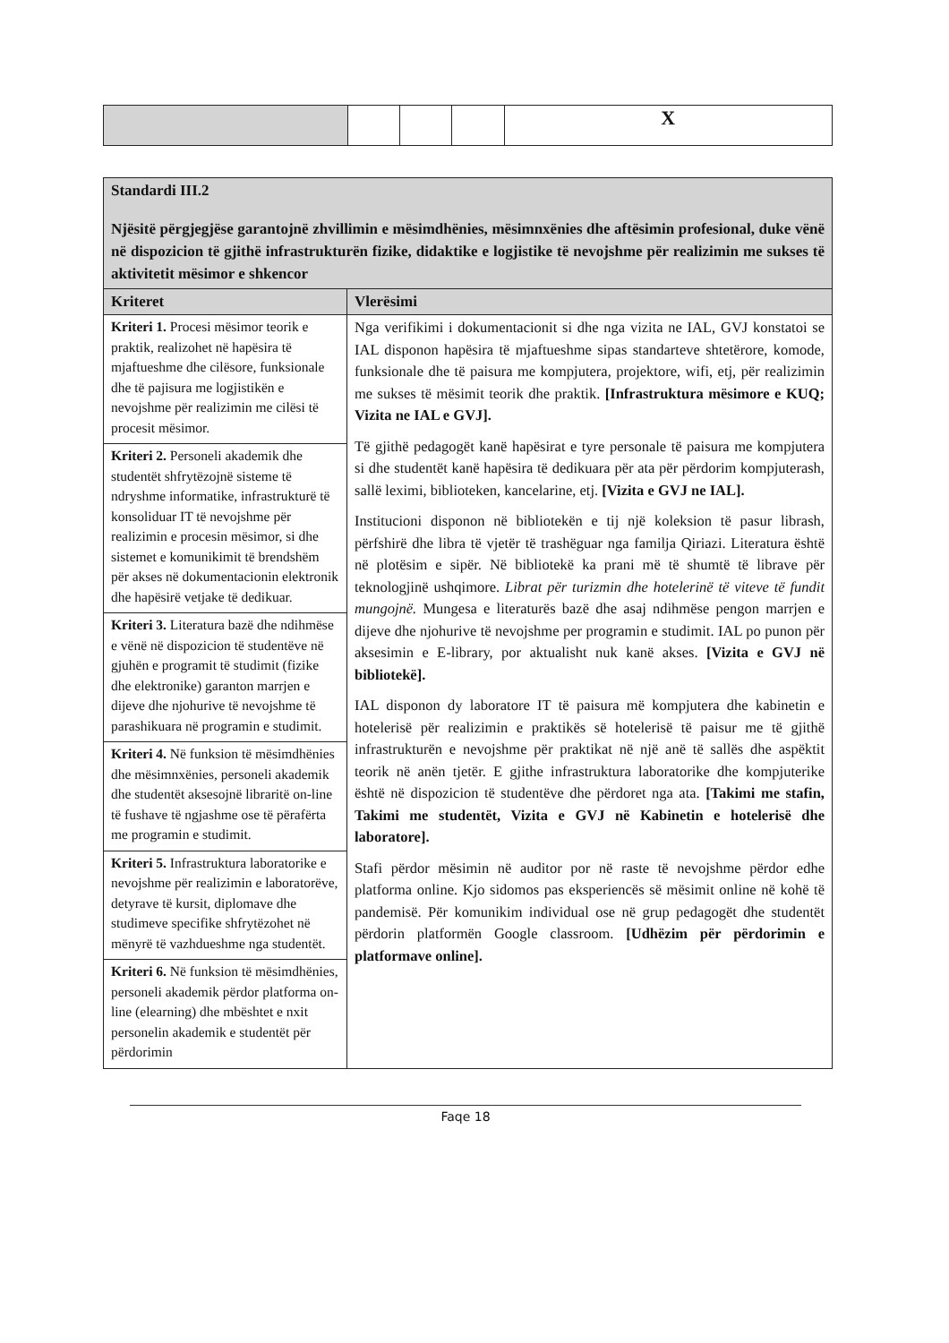| | | | | X |
| Standardi III.2 Njësitë përgjegjëse garantojnë zhvillimin e mësimdhënies, mësimnxënies dhe aftësimin profesional, duke vënë në dispozicion të gjithë infrastrukturën fizike, didaktike e logjistike të nevojshme për realizimin me sukses të aktivitetit mësimor e shkencor | |
| --- | --- |
| Kriteret | Vlerësimi |
| Kriteri 1. Procesi mësimor teorik e praktik, realizohet në hapësira të mjaftueshme dhe cilësore, funksionale dhe të pajisura me logjistikën e nevojshme për realizimin me cilësi të procesit mësimor. | Nga verifikimi i dokumentacionit si dhe nga vizita ne IAL, GVJ konstatoi se IAL disponon hapësira të mjaftueshme sipas standarteve shtetërore, komode, funksionale dhe të paisura me kompjutera, projektore, wifi, etj, për realizimin me sukses të mësimit teorik dhe praktik. [Infrastruktura mësimore e KUQ; Vizita ne IAL e GVJ]. Të gjithë pedagogët kanë hapësirat e tyre personale të paisura me kompjutera si dhe studentët kanë hapësira të dedikuara për ata për përdorim kompjuterash, sallë leximi, biblioteken, kancelarine, etj. [Vizita e GVJ ne IAL]. Institucioni disponon në bibliotekën e tij një koleksion të pasur librash, përfshirë dhe libra të vjetër të trashëguar nga familja Qiriazi. Literatura është në plotësim e sipër. Në bibliotekë ka prani më të shumtë të librave për teknologjinë ushqimore. Librat për turizmin dhe hotelerinë të viteve të fundit mungojnë. Mungesa e literaturës bazë dhe asaj ndihmëse pengon marrjen e dijeve dhe njohurive të nevojshme per programin e studimit. IAL po punon për aksesimin e E-library, por aktualisht nuk kanë akses. [Vizita e GVJ në bibliotekë]. IAL disponon dy laboratore IT të paisura më kompjutera dhe kabinetin e hotelerisë për realizimin e praktikës së hotelerisë të paisur me të gjithë infrastrukturën e nevojshme për praktikat në një anë të sallës dhe aspëktit teorik në anën tjetër. E gjithe infrastruktura laboratorike dhe kompjuterike është në dispozicion të studentëve dhe përdoret nga ata. [Takimi me stafin, Takimi me studentët, Vizita e GVJ në Kabinetin e hotelerisë dhe laboratore]. Stafi përdor mësimin në auditor por në raste të nevojshme përdor edhe platforma online. Kjo sidomos pas eksperiencës së mësimit online në kohë të pandemisë. Për komunikim individual ose në grup pedagogët dhe studentët përdorin platformën Google classroom. [Udhëzim për përdorimin e platformave online]. |
| Kriteri 2. Personeli akademik dhe studentët shfrytëzojnë sisteme të ndryshme informatike, infrastrukturë të konsoliduar IT të nevojshme për realizimin e procesin mësimor, si dhe sistemet e komunikimit të brendshëm për akses në dokumentacionin elektronik dhe hapësirë vetjake të dedikuar. | |
| Kriteri 3. Literatura bazë dhe ndihmëse e vënë në dispozicion të studentëve në gjuhën e programit të studimit (fizike dhe elektronike) garanton marrjen e dijeve dhe njohurive të nevojshme të parashikuara në programin e studimit. | |
| Kriteri 4. Në funksion të mësimdhënies dhe mësimnxënies, personeli akademik dhe studentët aksesojnë libraritë on-line të fushave të ngjashme ose të përafërta me programin e studimit. | |
| Kriteri 5. Infrastruktura laboratorike e nevojshme për realizimin e laboratorëve, detyrave të kursit, diplomave dhe studimeve specifike shfrytëzohet në mënyrë të vazhdueshme nga studentët. | |
| Kriteri 6. Në funksion të mësimdhënies, personeli akademik përdor platforma on-line (elearning) dhe mbështet e nxit personelin akademik e studentët për përdorimin | |
Faqe 18